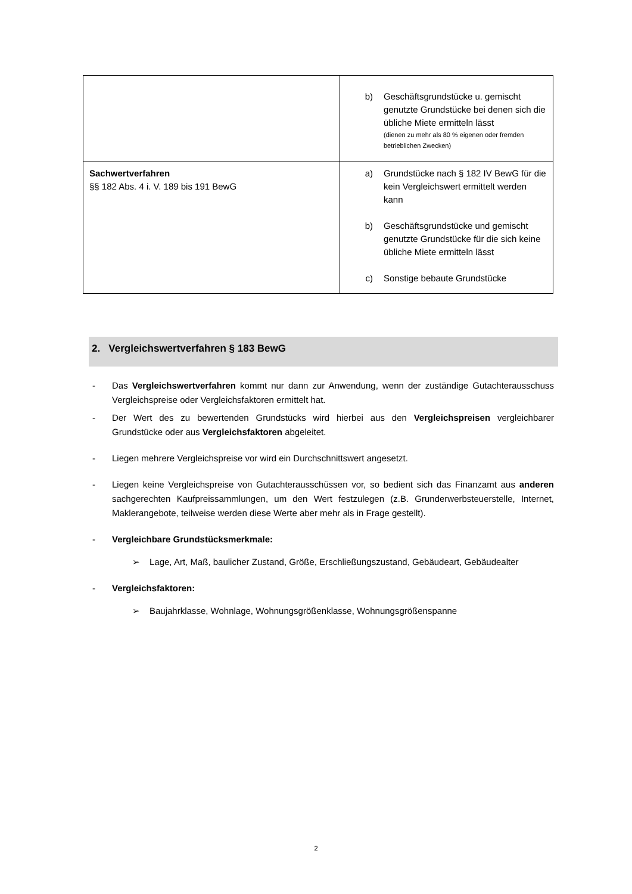| | b) Geschäftsgrundstücke u. gemischt genutzte Grundstücke bei denen sich die übliche Miete ermitteln lässt (dienen zu mehr als 80 % eigenen oder fremden betrieblichen Zwecken) |
| Sachwertverfahren §§ 182 Abs. 4 i. V. 189 bis 191 BewG | a) Grundstücke nach § 182 IV BewG für die kein Vergleichswert ermittelt werden kann b) Geschäftsgrundstücke und gemischt genutzte Grundstücke für die sich keine übliche Miete ermitteln lässt c) Sonstige bebaute Grundstücke |
2. Vergleichswertverfahren § 183 BewG
- Das Vergleichswertverfahren kommt nur dann zur Anwendung, wenn der zuständige Gutachterausschuss Vergleichspreise oder Vergleichsfaktoren ermittelt hat.
- Der Wert des zu bewertenden Grundstücks wird hierbei aus den Vergleichspreisen vergleichbarer Grundstücke oder aus Vergleichsfaktoren abgeleitet.
- Liegen mehrere Vergleichspreise vor wird ein Durchschnittswert angesetzt.
- Liegen keine Vergleichspreise von Gutachterausschüssen vor, so bedient sich das Finanzamt aus anderen sachgerechten Kaufpreissammlungen, um den Wert festzulegen (z.B. Grunderwerbsteuerstelle, Internet, Maklerangebote, teilweise werden diese Werte aber mehr als in Frage gestellt).
- Vergleichbare Grundstücksmerkmale:
➢ Lage, Art, Maß, baulicher Zustand, Größe, Erschließungszustand, Gebäudeart, Gebäudealter
- Vergleichsfaktoren:
➢ Baujahrklasse, Wohnlage, Wohnungsgrößenklasse, Wohnungsgrößenspanne
2